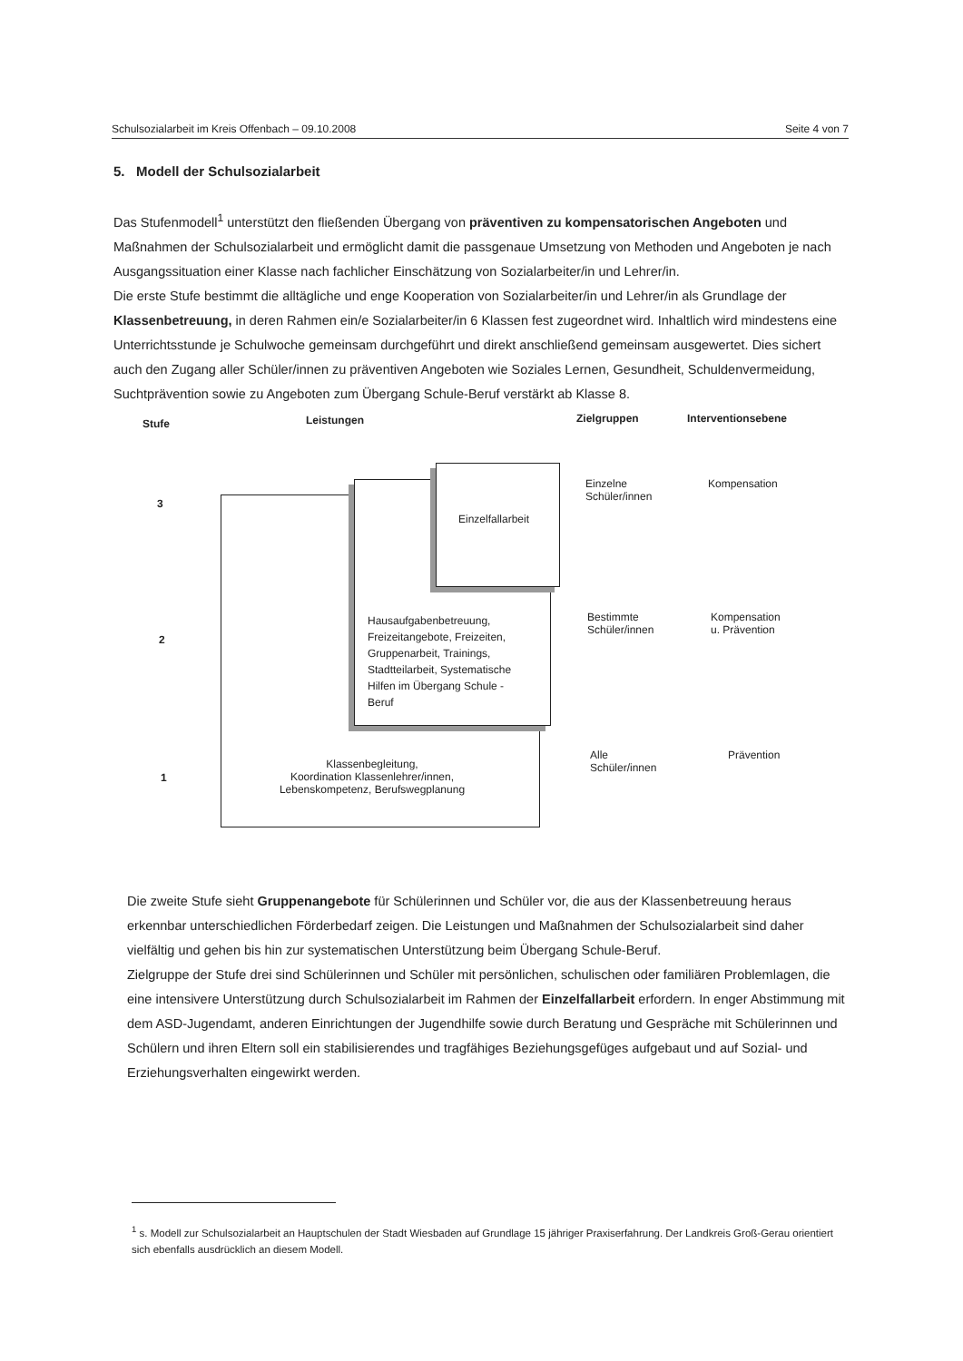Schulsozialarbeit im Kreis Offenbach – 09.10.2008 Seite 4 von 7
5. Modell der Schulsozialarbeit
Das Stufenmodell<sup>1</sup> unterstützt den fließenden Übergang von präventiven zu kompensatorischen Angeboten und Maßnahmen der Schulsozialarbeit und ermöglicht damit die passgenaue Umsetzung von Methoden und Angeboten je nach Ausgangssituation einer Klasse nach fachlicher Einschätzung von Sozialarbeiter/in und Lehrer/in.
Die erste Stufe bestimmt die alltägliche und enge Kooperation von Sozialarbeiter/in und Lehrer/in als Grundlage der Klassenbetreuung, in deren Rahmen ein/e Sozialarbeiter/in 6 Klassen fest zugeordnet wird. Inhaltlich wird mindestens eine Unterrichtsstunde je Schulwoche gemeinsam durchgeführt und direkt anschließend gemeinsam ausgewertet. Dies sichert auch den Zugang aller Schüler/innen zu präventiven Angeboten wie Soziales Lernen, Gesundheit, Schuldenvermeidung, Suchtprävention sowie zu Angeboten zum Übergang Schule-Beruf verstärkt ab Klasse 8.
Stufe Leistungen Zielgruppen Interventionsebene
3
Einzelfallarbeit
Einzelne
Schüler/innen
Kompensation
2
Hausaufgabenbetreuung,
Freizeitangebote, Freizeiten,
Gruppenarbeit, Trainings,
Stadtteilarbeit, Systematische
Hilfen im Übergang Schule -
Beruf
Bestimmte
Schüler/innen
Kompensation
u. Prävention
1
Klassenbegleitung,
Koordination Klassenlehrer/innen,
Lebenskompetenz, Berufswegplanung
Alle
Schüler/innen
Prävention
Die zweite Stufe sieht Gruppenangebote für Schülerinnen und Schüler vor, die aus der Klassenbetreuung heraus erkennbar unterschiedlichen Förderbedarf zeigen. Die Leistungen und Maßnahmen der Schulsozialarbeit sind daher vielfältig und gehen bis hin zur systematischen Unterstützung beim Übergang Schule-Beruf.
Zielgruppe der Stufe drei sind Schülerinnen und Schüler mit persönlichen, schulischen oder familiären Problemlagen, die eine intensivere Unterstützung durch Schulsozialarbeit im Rahmen der Einzelfallarbeit erfordern. In enger Abstimmung mit dem ASD-Jugendamt, anderen Einrichtungen der Jugendhilfe sowie durch Beratung und Gespräche mit Schülerinnen und Schülern und ihren Eltern soll ein stabilisierendes und tragfähiges Beziehungsgefüges aufgebaut und auf Sozial- und Erziehungsverhalten eingewirkt werden.
<sup>1</sup> s. Modell zur Schulsozialarbeit an Hauptschulen der Stadt Wiesbaden auf Grundlage 15 jähriger Praxiserfahrung. Der Landkreis Groß-Gerau orientiert sich ebenfalls ausdrücklich an diesem Modell.